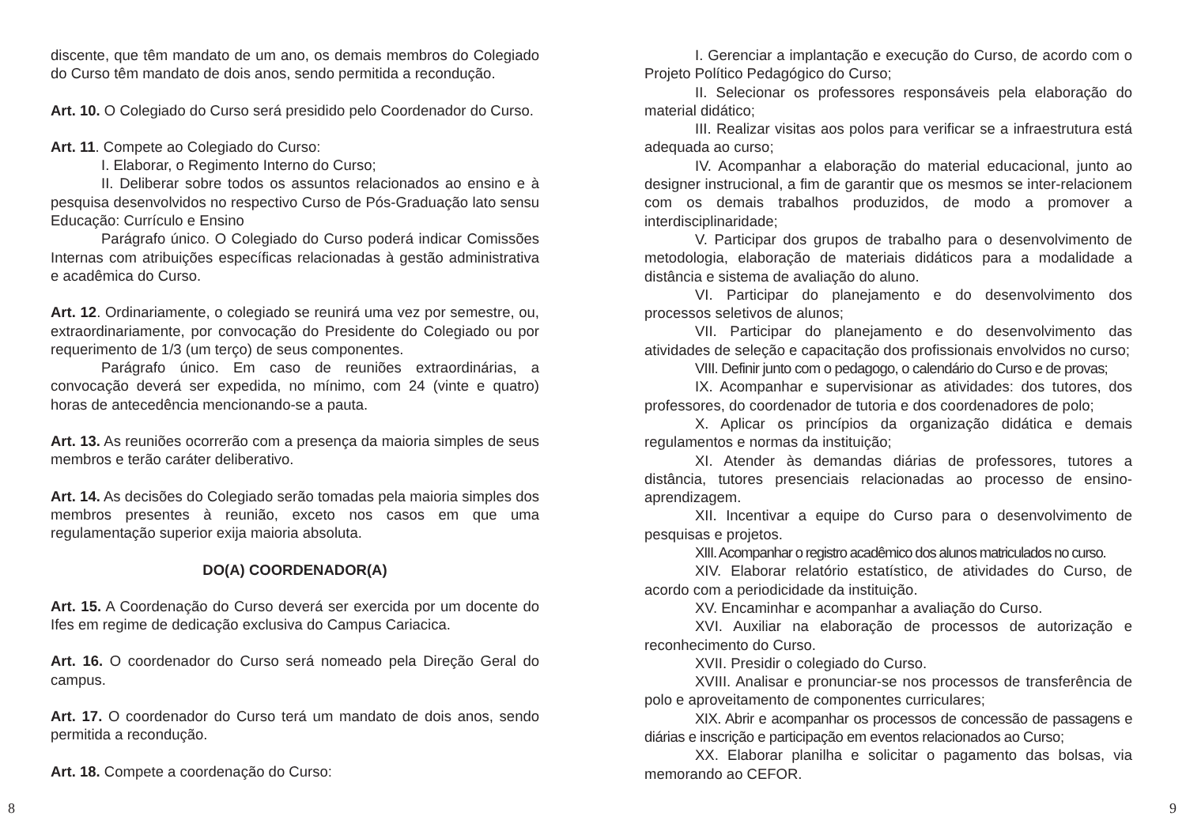discente, que têm mandato de um ano, os demais membros do Colegiado do Curso têm mandato de dois anos, sendo permitida a recondução.
Art. 10. O Colegiado do Curso será presidido pelo Coordenador do Curso.
Art. 11. Compete ao Colegiado do Curso:
I. Elaborar, o Regimento Interno do Curso;
II. Deliberar sobre todos os assuntos relacionados ao ensino e à pesquisa desenvolvidos no respectivo Curso de Pós-Graduação lato sensu Educação: Currículo e Ensino
Parágrafo único. O Colegiado do Curso poderá indicar Comissões Internas com atribuições específicas relacionadas à gestão administrativa e acadêmica do Curso.
Art. 12. Ordinariamente, o colegiado se reunirá uma vez por semestre, ou, extraordinariamente, por convocação do Presidente do Colegiado ou por requerimento de 1/3 (um terço) de seus componentes.
Parágrafo único. Em caso de reuniões extraordinárias, a convocação deverá ser expedida, no mínimo, com 24 (vinte e quatro) horas de antecedência mencionando-se a pauta.
Art. 13. As reuniões ocorrerão com a presença da maioria simples de seus membros e terão caráter deliberativo.
Art. 14. As decisões do Colegiado serão tomadas pela maioria simples dos membros presentes à reunião, exceto nos casos em que uma regulamentação superior exija maioria absoluta.
DO(A) COORDENADOR(A)
Art. 15. A Coordenação do Curso deverá ser exercida por um docente do Ifes em regime de dedicação exclusiva do Campus Cariacica.
Art. 16. O coordenador do Curso será nomeado pela Direção Geral do campus.
Art. 17. O coordenador do Curso terá um mandato de dois anos, sendo permitida a recondução.
Art. 18. Compete a coordenação do Curso:
8
I. Gerenciar a implantação e execução do Curso, de acordo com o Projeto Político Pedagógico do Curso;
II. Selecionar os professores responsáveis pela elaboração do material didático;
III. Realizar visitas aos polos para verificar se a infraestrutura está adequada ao curso;
IV. Acompanhar a elaboração do material educacional, junto ao designer instrucional, a fim de garantir que os mesmos se inter-relacionem com os demais trabalhos produzidos, de modo a promover a interdisciplinaridade;
V. Participar dos grupos de trabalho para o desenvolvimento de metodologia, elaboração de materiais didáticos para a modalidade a distância e sistema de avaliação do aluno.
VI. Participar do planejamento e do desenvolvimento dos processos seletivos de alunos;
VII. Participar do planejamento e do desenvolvimento das atividades de seleção e capacitação dos profissionais envolvidos no curso;
VIII. Definir junto com o pedagogo, o calendário do Curso e de provas;
IX. Acompanhar e supervisionar as atividades: dos tutores, dos professores, do coordenador de tutoria e dos coordenadores de polo;
X. Aplicar os princípios da organização didática e demais regulamentos e normas da instituição;
XI. Atender às demandas diárias de professores, tutores a distância, tutores presenciais relacionadas ao processo de ensino-aprendizagem.
XII. Incentivar a equipe do Curso para o desenvolvimento de pesquisas e projetos.
XIII. Acompanhar o registro acadêmico dos alunos matriculados no curso.
XIV. Elaborar relatório estatístico, de atividades do Curso, de acordo com a periodicidade da instituição.
XV. Encaminhar e acompanhar a avaliação do Curso.
XVI. Auxiliar na elaboração de processos de autorização e reconhecimento do Curso.
XVII. Presidir o colegiado do Curso.
XVIII. Analisar e pronunciar-se nos processos de transferência de polo e aproveitamento de componentes curriculares;
XIX. Abrir e acompanhar os processos de concessão de passagens e diárias e inscrição e participação em eventos relacionados ao Curso;
XX. Elaborar planilha e solicitar o pagamento das bolsas, via memorando ao CEFOR.
9